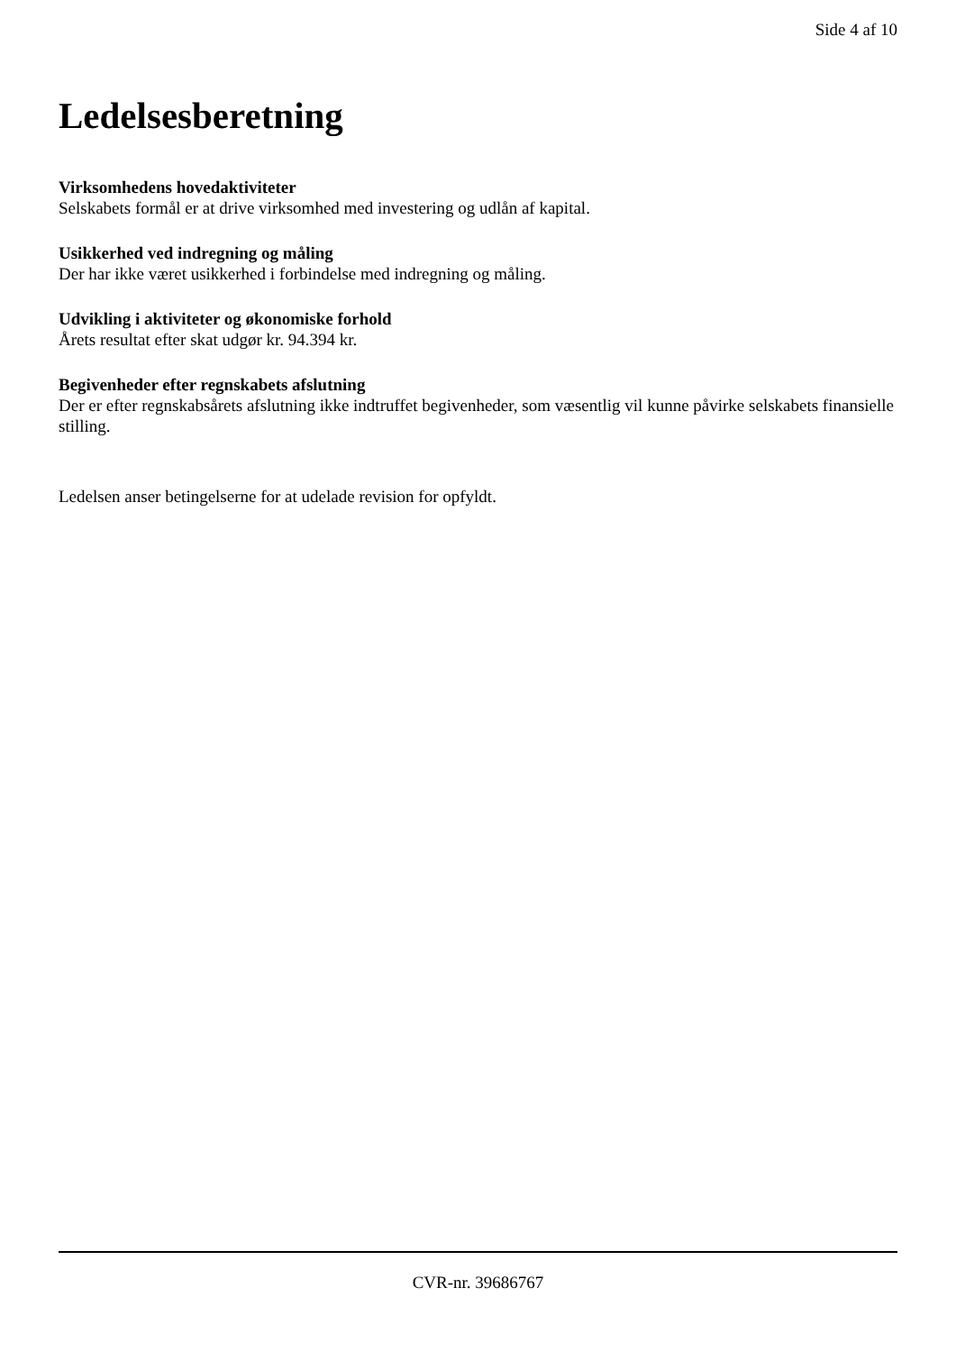Side 4 af 10
Ledelsesberetning
Virksomhedens hovedaktiviteter
Selskabets formål er at drive virksomhed med investering og udlån af kapital.
Usikkerhed ved indregning og måling
Der har ikke været usikkerhed i forbindelse med indregning og måling.
Udvikling i aktiviteter og økonomiske forhold
Årets resultat efter skat udgør kr. 94.394 kr.
Begivenheder efter regnskabets afslutning
Der er efter regnskabsårets afslutning ikke indtruffet begivenheder, som væsentlig vil kunne påvirke selskabets finansielle stilling.
Ledelsen anser betingelserne for at udelade revision for opfyldt.
CVR-nr. 39686767